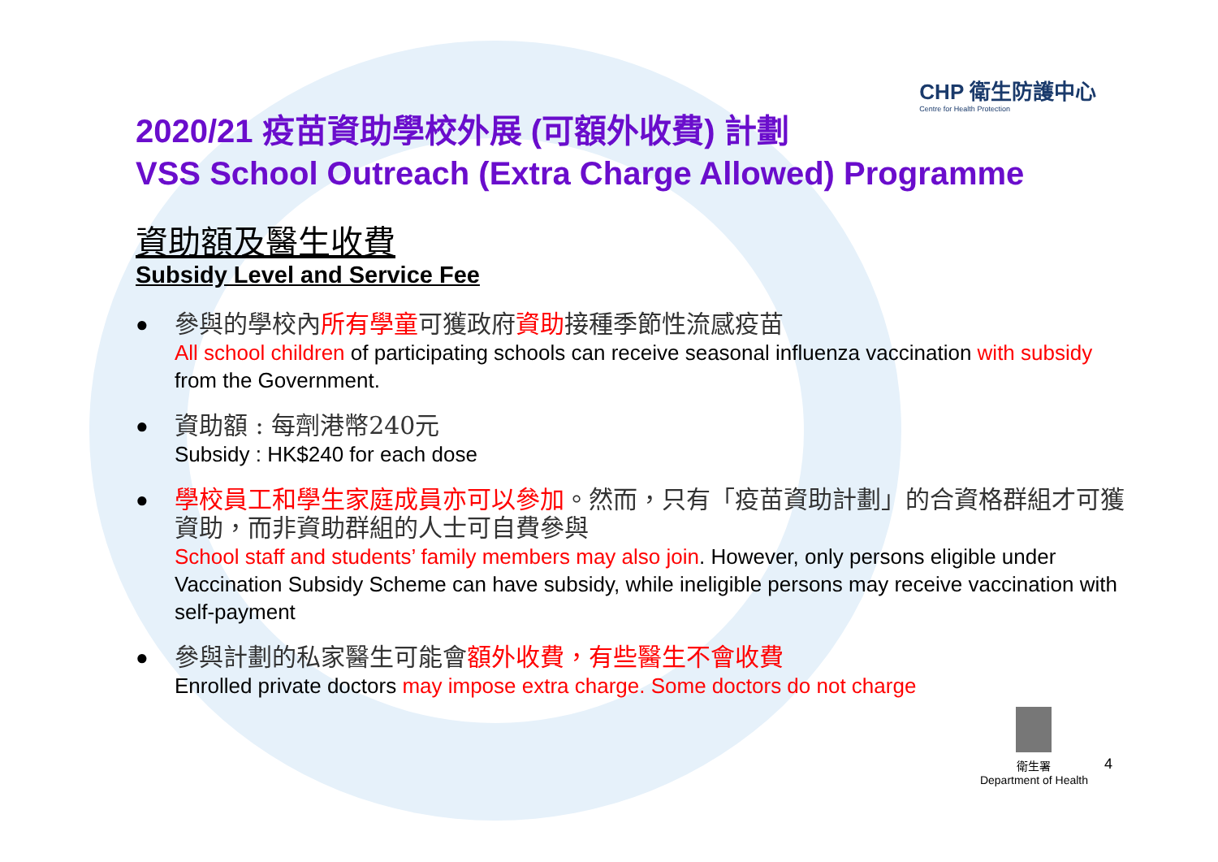CHP 衛生防護中心
Centre for Health Protection
2020/21 疫苗資助學校外展 (可額外收費) 計劃
VSS School Outreach (Extra Charge Allowed) Programme
資助額及醫生收費
Subsidy Level and Service Fee
●
參與的學校內所有學童可獲政府資助接種季節性流感疫苗
All school children of participating schools can receive seasonal influenza vaccination with subsidy from the Government.
●
資助額 : 每劑港幣240元
Subsidy : HK$240 for each dose
●
學校員工和學生家庭成員亦可以參加。然而，只有「疫苗資助計劃」的合資格群組才可獲資助，而非資助群組的人士可自費參與
School staff and students’ family members may also join. However, only persons eligible under Vaccination Subsidy Scheme can have subsidy, while ineligible persons may receive vaccination with self-payment
●
參與計劃的私家醫生可能會額外收費，有些醫生不會收費
Enrolled private doctors may impose extra charge. Some doctors do not charge
衛生署
Department of Health
4